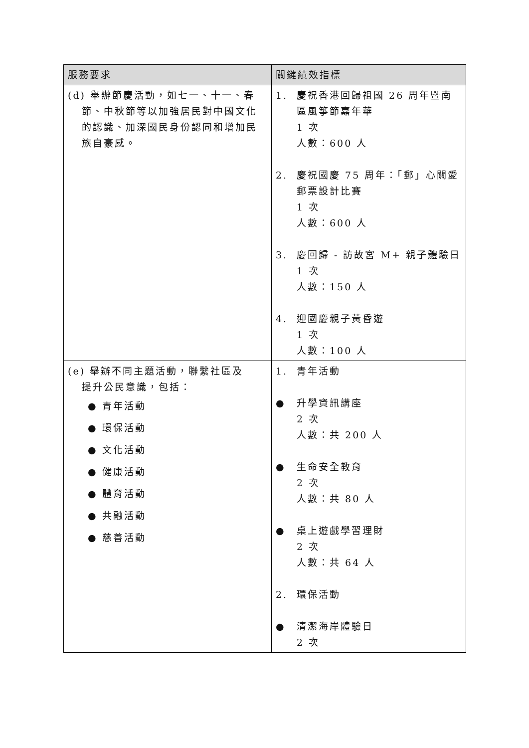| 服務要求 | 關鍵績效指標 |
| --- | --- |
| (d) 舉辦節慶活動，如七一、十一、春 節、中秋節等以加強居民對中國文化的認識、加深國民身份認同和增加民族自豪感。 | 1. 慶祝香港回歸祖國 26 周年暨南區風箏節嘉年華 1 次 人數：600 人 2. 慶祝國慶 75 周年：「郵」心關愛郵票設計比賽 1 次 人數：600 人 3. 慶回歸 - 訪故宮 M+ 親子體驗日 1 次 人數：150 人 4. 迎國慶親子黃昏遊 1 次 人數：100 人 |
| (e) 舉辦不同主題活動，聯繫社區及 提升公民意識，包括： ● 青年活動 ● 環保活動 ● 文化活動 ● 健康活動 ● 體育活動 ● 共融活動 ● 慈善活動 | 1. 青年活動 ● 升學資訊講座 2 次 人數：共 200 人 ● 生命安全教育 2 次 人數：共 80 人 ● 桌上遊戲學習理財 2 次 人數：共 64 人 2. 環保活動 ● 清潔海岸體驗日 2 次 |